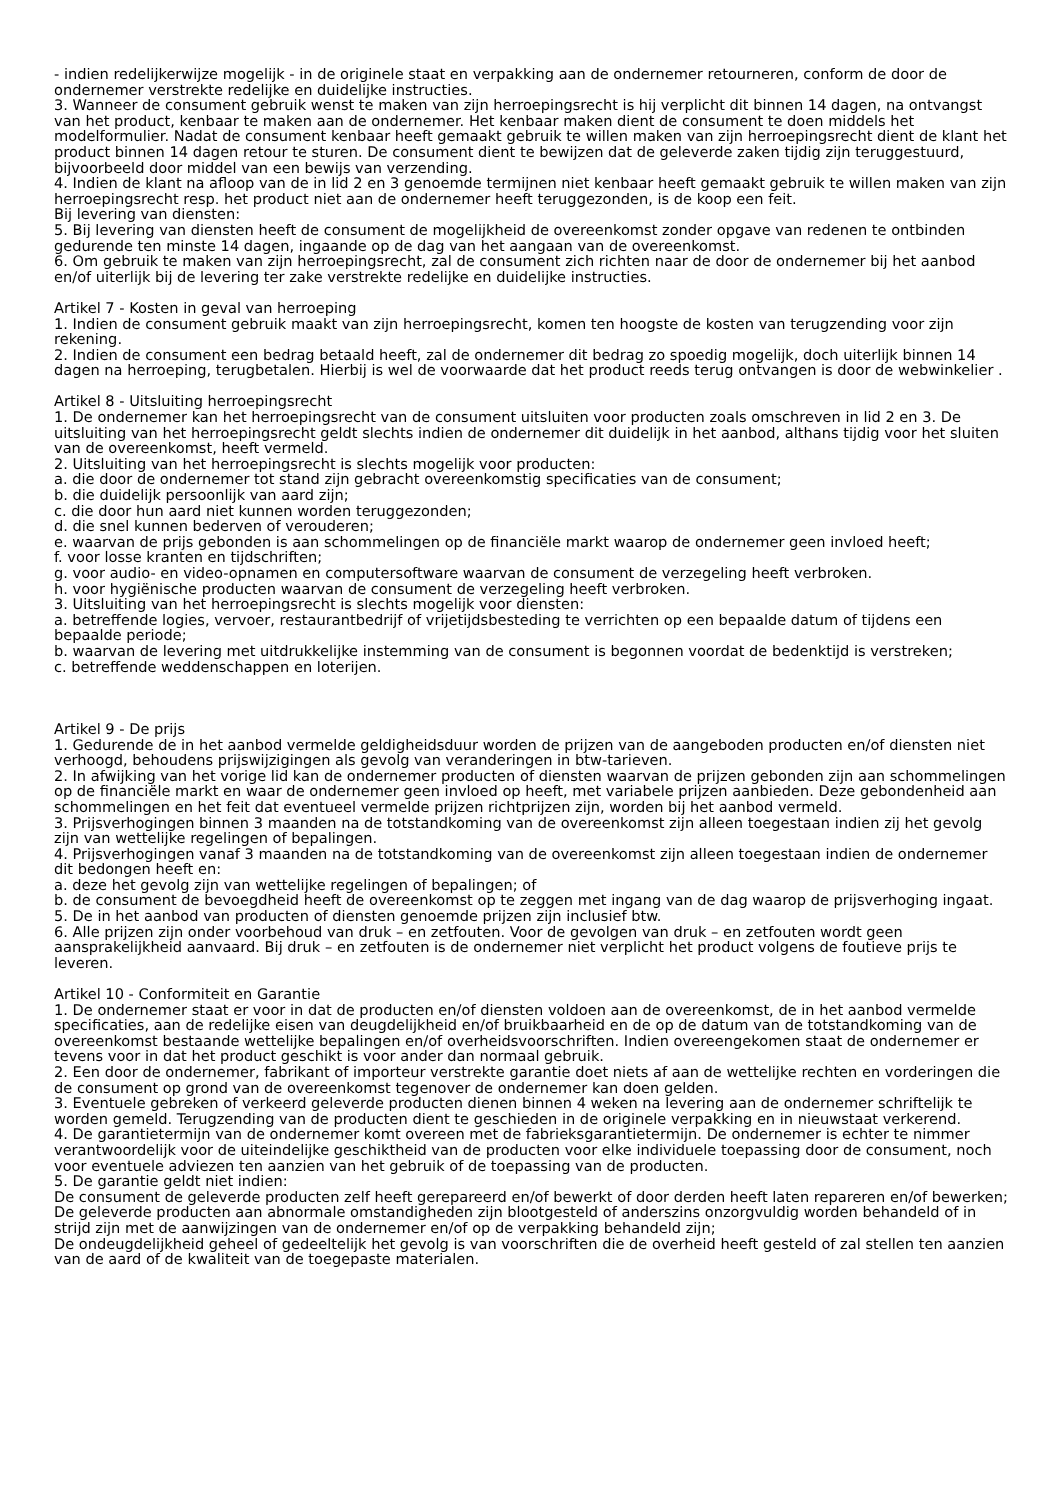- indien redelijkerwijze mogelijk - in de originele staat en verpakking aan de ondernemer retourneren, conform de door de ondernemer verstrekte redelijke en duidelijke instructies.
3. Wanneer de consument gebruik wenst te maken van zijn herroepingsrecht is hij verplicht dit binnen 14 dagen, na ontvangst van het product, kenbaar te maken aan de ondernemer. Het kenbaar maken dient de consument te doen middels het modelformulier. Nadat de consument kenbaar heeft gemaakt gebruik te willen maken van zijn herroepingsrecht dient de klant het product binnen 14 dagen retour te sturen. De consument dient te bewijzen dat de geleverde zaken tijdig zijn teruggestuurd, bijvoorbeeld door middel van een bewijs van verzending.
4. Indien de klant na afloop van de in lid 2 en 3 genoemde termijnen niet kenbaar heeft gemaakt gebruik te willen maken van zijn herroepingsrecht resp. het product niet aan de ondernemer heeft teruggezonden, is de koop een feit.
Bij levering van diensten:
5. Bij levering van diensten heeft de consument de mogelijkheid de overeenkomst zonder opgave van redenen te ontbinden gedurende ten minste 14 dagen, ingaande op de dag van het aangaan van de overeenkomst.
6. Om gebruik te maken van zijn herroepingsrecht, zal de consument zich richten naar de door de ondernemer bij het aanbod en/of uiterlijk bij de levering ter zake verstrekte redelijke en duidelijke instructies.
Artikel 7 - Kosten in geval van herroeping
1. Indien de consument gebruik maakt van zijn herroepingsrecht, komen ten hoogste de kosten van terugzending voor zijn rekening.
2. Indien de consument een bedrag betaald heeft, zal de ondernemer dit bedrag zo spoedig mogelijk, doch uiterlijk binnen 14 dagen na herroeping, terugbetalen. Hierbij is wel de voorwaarde dat het product reeds terug ontvangen is door de webwinkelier .
Artikel 8 - Uitsluiting herroepingsrecht
1. De ondernemer kan het herroepingsrecht van de consument uitsluiten voor producten zoals omschreven in lid 2 en 3. De uitsluiting van het herroepingsrecht geldt slechts indien de ondernemer dit duidelijk in het aanbod, althans tijdig voor het sluiten van de overeenkomst, heeft vermeld.
2. Uitsluiting van het herroepingsrecht is slechts mogelijk voor producten:
a. die door de ondernemer tot stand zijn gebracht overeenkomstig specificaties van de consument;
b. die duidelijk persoonlijk van aard zijn;
c. die door hun aard niet kunnen worden teruggezonden;
d. die snel kunnen bederven of verouderen;
e. waarvan de prijs gebonden is aan schommelingen op de financiële markt waarop de ondernemer geen invloed heeft;
f. voor losse kranten en tijdschriften;
g. voor audio- en video-opnamen en computersoftware waarvan de consument de verzegeling heeft verbroken.
h. voor hygiënische producten waarvan de consument de verzegeling heeft verbroken.
3. Uitsluiting van het herroepingsrecht is slechts mogelijk voor diensten:
a. betreffende logies, vervoer, restaurantbedrijf of vrijetijdsbesteding te verrichten op een bepaalde datum of tijdens een bepaalde periode;
b. waarvan de levering met uitdrukkelijke instemming van de consument is begonnen voordat de bedenktijd is verstreken;
c. betreffende weddenschappen en loterijen.
Artikel 9 - De prijs
1. Gedurende de in het aanbod vermelde geldigheidsduur worden de prijzen van de aangeboden producten en/of diensten niet verhoogd, behoudens prijswijzigingen als gevolg van veranderingen in btw-tarieven.
2. In afwijking van het vorige lid kan de ondernemer producten of diensten waarvan de prijzen gebonden zijn aan schommelingen op de financiële markt en waar de ondernemer geen invloed op heeft, met variabele prijzen aanbieden. Deze gebondenheid aan schommelingen en het feit dat eventueel vermelde prijzen richtprijzen zijn, worden bij het aanbod vermeld.
3. Prijsverhogingen binnen 3 maanden na de totstandkoming van de overeenkomst zijn alleen toegestaan indien zij het gevolg zijn van wettelijke regelingen of bepalingen.
4. Prijsverhogingen vanaf 3 maanden na de totstandkoming van de overeenkomst zijn alleen toegestaan indien de ondernemer dit bedongen heeft en:
a. deze het gevolg zijn van wettelijke regelingen of bepalingen; of
b. de consument de bevoegdheid heeft de overeenkomst op te zeggen met ingang van de dag waarop de prijsverhoging ingaat.
5. De in het aanbod van producten of diensten genoemde prijzen zijn inclusief btw.
6. Alle prijzen zijn onder voorbehoud van druk – en zetfouten. Voor de gevolgen van druk – en zetfouten wordt geen aansprakelijkheid aanvaard. Bij druk – en zetfouten is de ondernemer niet verplicht het product volgens de foutieve prijs te leveren.
Artikel 10 - Conformiteit en Garantie
1. De ondernemer staat er voor in dat de producten en/of diensten voldoen aan de overeenkomst, de in het aanbod vermelde specificaties, aan de redelijke eisen van deugdelijkheid en/of bruikbaarheid en de op de datum van de totstandkoming van de overeenkomst bestaande wettelijke bepalingen en/of overheidsvoorschriften. Indien overeengekomen staat de ondernemer er tevens voor in dat het product geschikt is voor ander dan normaal gebruik.
2. Een door de ondernemer, fabrikant of importeur verstrekte garantie doet niets af aan de wettelijke rechten en vorderingen die de consument op grond van de overeenkomst tegenover de ondernemer kan doen gelden.
3. Eventuele gebreken of verkeerd geleverde producten dienen binnen 4 weken na levering aan de ondernemer schriftelijk te worden gemeld. Terugzending van de producten dient te geschieden in de originele verpakking en in nieuwstaat verkerend.
4. De garantietermijn van de ondernemer komt overeen met de fabrieksgarantietermijn. De ondernemer is echter te nimmer verantwoordelijk voor de uiteindelijke geschiktheid van de producten voor elke individuele toepassing door de consument, noch voor eventuele adviezen ten aanzien van het gebruik of de toepassing van de producten.
5. De garantie geldt niet indien:
De consument de geleverde producten zelf heeft gerepareerd en/of bewerkt of door derden heeft laten repareren en/of bewerken;
De geleverde producten aan abnormale omstandigheden zijn blootgesteld of anderszins onzorgvuldig worden behandeld of in strijd zijn met de aanwijzingen van de ondernemer en/of op de verpakking behandeld zijn;
De ondeugdelijkheid geheel of gedeeltelijk het gevolg is van voorschriften die de overheid heeft gesteld of zal stellen ten aanzien van de aard of de kwaliteit van de toegepaste materialen.